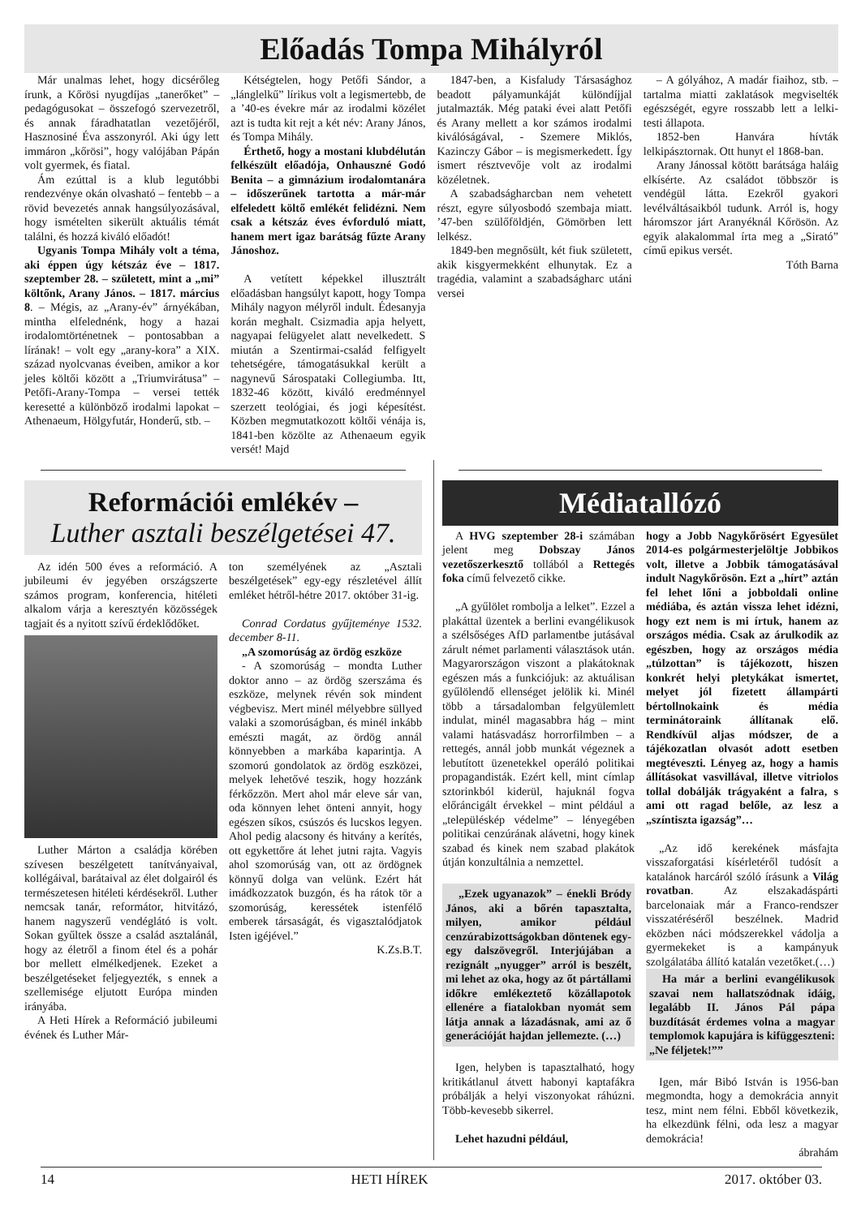Előadás Tompa Mihályról
Már unalmas lehet, hogy dicsérőleg írunk, a Kőrösi nyugdíjas „tanerőket” – pedagógusokat – összefogó szervezetről, és annak fáradhatatlan vezetőjéről, Hasznosiné Éva asszonyról. Aki úgy lett immáron „kőrösi”, hogy valójában Pápán volt gyermek, és fiatal.
Ám ezúttal is a klub legutóbbi rendezvénye okán olvasható – fentebb – a rövid bevezetés annak hangsúlyozásával, hogy ismételten sikerült aktuális témát találni, és hozzá kiváló előadót!
Ugyanis Tompa Mihály volt a téma, aki éppen úgy kétszáz éve – 1817. szeptember 28. – született, mint a „mi” költőnk, Arany János. – 1817. március 8. – Mégis, az „Arany-év” árnyékában, mintha elfelednénk, hogy a hazai irodalomtörténetnek – pontosabban a lírának! – volt egy „arany-kora” a XIX. század nyolcvanas éveiben, amikor a kor jeles költői között a „Triumvirátusa” – Petőfi-Arany-Tompa – versei tették keresetté a különböző irodalmi lapokat – Athenaeum, Hölgyfutár, Honderű, stb. –
Kétségtelen, hogy Petőfi Sándor, a „lánglelkű” lírikus volt a legismertebb, de a ’40-es évekre már az irodalmi közélet azt is tudta kit rejt a két név: Arany János, és Tompa Mihály.
Érthető, hogy a mostani klubdélután felkészült előadója, Onhauszné Godó Benita – a gimnázium irodalomtanára – időszerűnek tartotta a már-már elfeledett költő emlékét felidézni. Nem csak a kétszáz éves évforduló miatt, hanem mert igaz barátság fűzte Arany Jánoshoz.
A vetített képekkel illusztrált előadásban hangsúlyt kapott, hogy Tompa Mihály nagyon mélyről indult. Édesanyja korán meghalt. Csizmadia apja helyett, nagyapai felügyelet alatt nevelkedett. S miután a Szentirmai-család felfigyelt tehetségére, támogatásukkal került a nagynevű Sárospataki Collegiumba. Itt, 1832-46 között, kiváló eredménnyel szerzett teológiai, és jogi képesítést. Közben megmutatkozott költői vénája is, 1841-ben közölte az Athenaeum egyik versét! Majd
1847-ben, a Kisfaludy Társasághoz beadott pályamunkáját különdíjjal jutalmazták. Még pataki évei alatt Petőfi és Arany mellett a kor számos irodalmi kiválóságával, - Szemere Miklós, Kazinczy Gábor – is megismerkedett. Így ismert résztvevője volt az irodalmi közéletnek.
A szabadságharcban nem vehetett részt, egyre súlyosbodó szembaja miatt. ’47-ben szülőföldjén, Gömörben lett lelkész.
1849-ben megnősült, két fiuk született, akik kisgyermekként elhunytak. Ez a tragédia, valamint a szabadságharc utáni versei
– A gólyához, A madár fiaihoz, stb. – tartalma miatti zaklatások megviselték egészségét, egyre rosszabb lett a lelki-testi állapota.
1852-ben Hanvára hívták lelkipásztornak. Ott hunyt el 1868-ban.
Arany Jánossal kötött barátsága haláig elkísérte. Az családot többször is vendégül látta. Ezekről gyakori levélváltásaikból tudunk. Arról is, hogy háromszor járt Aranyéknál Kőrösön. Az egyik alakalommal írta meg a „Sirató” című epikus versét.
Tóth Barna
Reformációi emlékév –
Luther asztali beszélgetései 47.
Az idén 500 éves a reformáció. A jubileumi év jegyében országszerte számos program, konferencia, hitéleti alkalom várja a keresztyén közösségek tagjait és a nyitott szívű érdeklődőket.
Luther Márton a családja körében szívesen beszélgetett tanítványaival, kollégáival, barátaival az élet dolgairól és természetesen hitéleti kérdésekről. Luther nemcsak tanár, reformátor, hitvitázó, hanem nagyszerű vendéglátó is volt. Sokan gyűltek össze a család asztalánál, hogy az életről a finom étel és a pohár bor mellett elmélkedjenek. Ezeket a beszélgetéseket feljegyezték, s ennek a szellemisége eljutott Európa minden irányába.
A Heti Hírek a Reformáció jubileumi évének és Luther Már-
ton személyének az „Asztali beszélgetések” egy-egy részletével állít emléket hétről-hétre 2017. október 31-ig.
Conrad Cordatus gyűjteménye 1532. december 8-11.
„A szomorúság az ördög eszköze
- A szomorúság – mondta Luther doktor anno – az ördög szerszáma és eszköze, melynek révén sok mindent végbevisz. Mert minél mélyebbre süllyed valaki a szomorúságban, és minél inkább emészti magát, az ördög annál könnyebben a markába kaparintja. A szomorú gondolatok az ördög eszközei, melyek lehetővé teszik, hogy hozzánk férkőzzön. Mert ahol már eleve sár van, oda könnyen lehet önteni annyit, hogy egészen síkos, csúszós és lucskos legyen. Ahol pedig alacsony és hitvány a kerítés, ott egykettőre át lehet jutni rajta. Vagyis ahol szomorúság van, ott az ördögnek könnyű dolga van velünk. Ezért hát imádkozzatok buzgón, és ha rátok tör a szomorúság, keressétek istenfélő emberek társaságát, és vigasztalódjatok Isten igéjével.”
K.Zs.B.T.
Médiatallózó
A HVG szeptember 28-i számában jelent meg Dobszay János vezetőszerkesztő tollából a Rettegés foka című felvezető cikke.
„A gyűlölet rombolja a lelket”. Ezzel a plakáttal üzentek a berlini evangélikusok a szélsőséges AfD parlamentbe jutásával zárult német parlamenti választások után. Magyarországon viszont a plakátoknak egészen más a funkciójuk: az aktuálisan gyűlölendő ellenséget jelölik ki. Minél több a társadalomban felgyülemlett indulat, minél magasabbra hág – mint valami hatásvadász horrorfilmben – a rettegés, annál jobb munkát végeznek a lebutított üzenetekkel operáló politikai propagandisták. Ezért kell, mint címlap sztorinkból kiderül, hajuknál fogva előráncigált érvekkel – mint például a „településkép védelme” – lényegében politikai cenzúrának alávetni, hogy kinek szabad és kinek nem szabad plakátok útján konzultálnia a nemzettel.
„Ezek ugyanazok” – énekli Bródy János, aki a bőrén tapasztalta, milyen, amikor például cenzúrabizottságokban döntenek egy-egy dalszövegről. Interjújában a rezignált „nyugger” arról is beszélt, mi lehet az oka, hogy az őt pártállami időkre emlékeztető közállapotok ellenére a fiatalokban nyomát sem látja annak a lázadásnak, ami az ő generációját hajdan jellemezte. (…)
Igen, helyben is tapasztalható, hogy kritikátlanul átvett habonyi kaptafákra próbálják a helyi viszonyokat ráhúzni. Több-kevesebb sikerrel.
Lehet hazudni például,
hogy a Jobb Nagykőrösért Egyesület 2014-es polgármesterjelöltje Jobbikos volt, illetve a Jobbik támogatásával indult Nagykőrösön. Ezt a „hírt” aztán fel lehet lőni a jobboldali online médiába, és aztán vissza lehet idézni, hogy ezt nem is mi írtuk, hanem az országos média. Csak az árulkodik az egészben, hogy az országos média „túlzottan” is tájékozott, hiszen konkrét helyi pletykákat ismertet, melyet jól fizetett állampárti bértollnokaink és média terminátoraink állítanak elő. Rendkívül aljas módszer, de a tájékozatlan olvasót adott esetben megtéveszti. Lényeg az, hogy a hamis állításokat vasvillával, illetve vitriolos tollal dobálják trágyaként a falra, s ami ott ragad belőle, az lesz a „színtiszta igazság”…
„Az idő kerekének másfajta visszaforgatási kísérletéről tudósít a katalánok harcáról szóló írásunk a Világ rovatban. Az elszakadáspárti barcelonaiak már a Franco-rendszer visszatéréséről beszélnek. Madrid eközben náci módszerekkel vádolja a gyermekeket is a kampányuk szolgálatába állító katalán vezetőket.(…)
Ha már a berlini evangélikusok szavai nem hallatszódnak idáig, legalább II. János Pál pápa buzdítását érdemes volna a magyar templomok kapujára is kifüggeszteni: „Ne féljetek!””
Igen, már Bibó István is 1956-ban megmondta, hogy a demokrácia annyit tesz, mint nem félni. Ebből következik, ha elkezdünk félni, oda lesz a magyar demokrácia!
ábrahám
14 HETI HÍREK 2017. október 03.